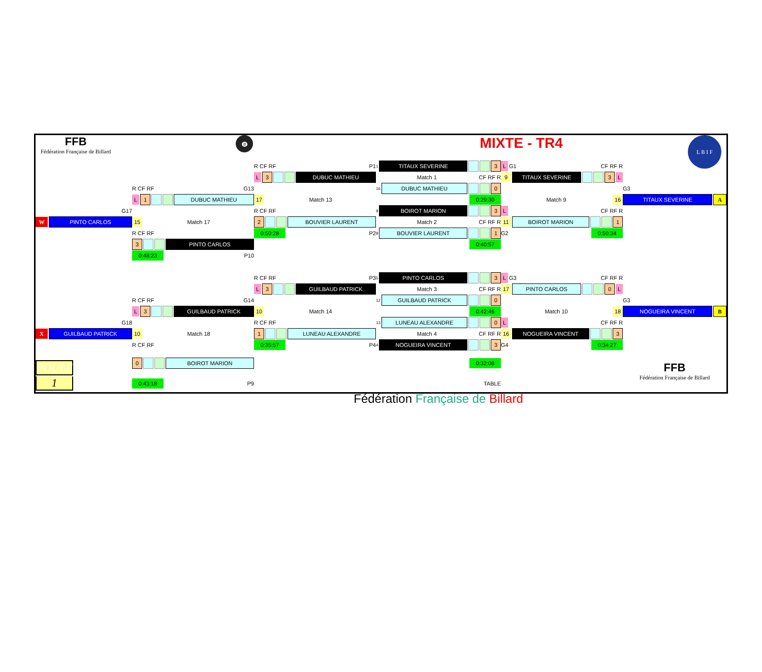FFB
Fédération Française de Billard
8
MIXTE - TR4
L B I F
| | | R CF RF P1 | 1 TITAUX SEVERINE 3 | L G1 CF RF R | |
| | | L 3 DUBUC MATHIEU | Match 1 CF RF R | 9 TITAUX SEVERINE 3 L | |
| | R CF RF G13 | | 16 DUBUC MATHIEU 0 | | G3 |
| | L 1 DUBUC MATHIEU | 17 Match 13 | 0:29:30 | Match 9 16 | TITAUX SEVERINE A |
| G17 | | R CF RF | 9 BOIROT MARION 3 | L CF RF R | |
| W PINTO CARLOS | 15 Match 17 | 2 BOUVIER LAURENT | Match 2 CF RF R | 11 BOIROT MARION 1 | |
| | R CF RF | 0:50:28 P2 | 8 BOUVIER LAURENT 1 | G2 0:50:34 | |
| | 3 PINTO CARLOS | | 0:40:57 | | |
| | 0:48:23 P10 | | | | |
| | | R CF RF P3 | 5 PINTO CARLOS 3 | L G3 CF RF R | |
| | | L 3 GUILBAUD PATRICK | Match 3 CF RF R | 17 PINTO CARLOS 0 L | |
| | R CF RF G14 | | 12 GUILBAUD PATRICK 0 | | G3 |
| | L 3 GUILBAUD PATRICK | 10 Match 14 | 0:42:46 | Match 10 18 | NOGUEIRA VINCENT B |
| G18 | | R CF RF | 13 LUNEAU ALEXANDRE 0 | L CF RF R | |
| X GUILBAUD PATRICK | 10 Match 18 | 1 LUNEAU ALEXANDRE | Match 4 CF RF R | 16 NOGUEIRA VINCENT 3 | |
| | R CF RF | 0:35:57 P4 | 4 NOGUEIRA VINCENT 3 | G4 0:34:27 | |
| POULE | 0 BOIROT MARION | | 0:32:08 | | FFB Fédération Française de Billard |
| 1 | 0:43:18 P9 | | TABLE | | |
| | | Fédération Française de Billard | | | |